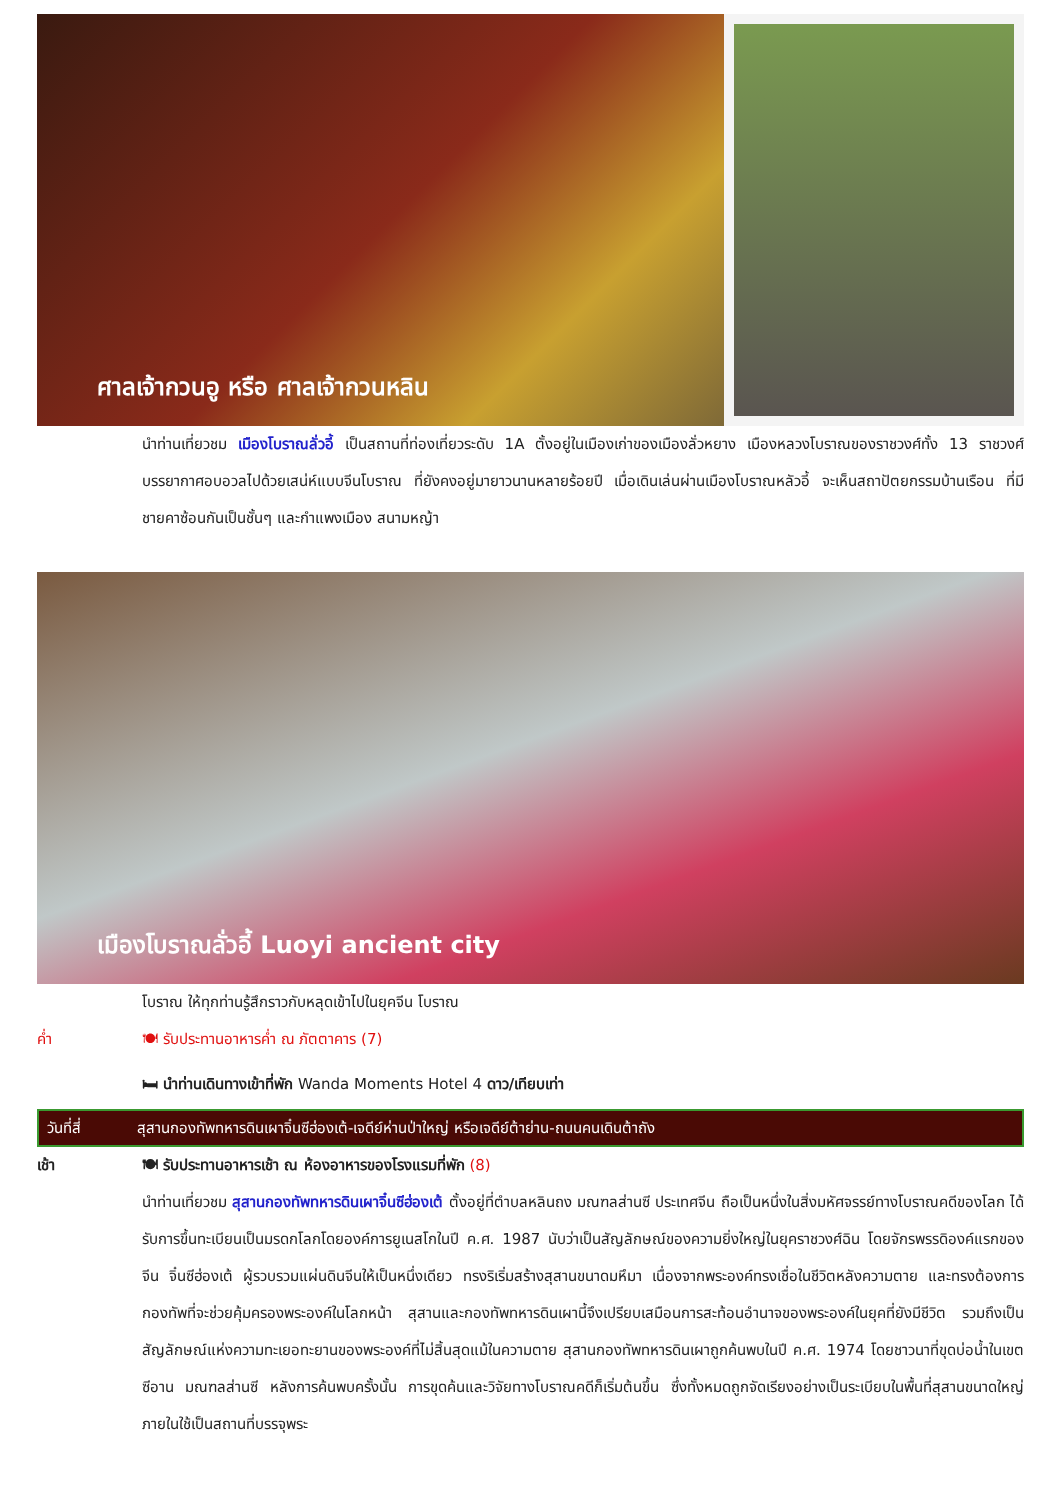ศาลเจ้ากวนอู หรือ ศาลเจ้ากวนหลิน
นำท่านเที่ยวชม เมืองโบราณลั่วอี้ เป็นสถานที่ท่องเที่ยวระดับ 1A ตั้งอยู่ในเมืองเก่าของเมืองลั่วหยาง เมืองหลวงโบราณของราชวงศ์ทั้ง 13 ราชวงศ์ บรรยากาศอบอวลไปด้วยเสน่ห์แบบจีนโบราณ ที่ยังคงอยู่มายาวนานหลายร้อยปี เมื่อเดินเล่นผ่านเมืองโบราณหลัวอี้ จะเห็นสถาปัตยกรรมบ้านเรือน ที่มีชายคาซ้อนกันเป็นชั้นๆ และกำแพงเมือง สนามหญ้า
เมืองโบราณลั่วอี้ Luoyi ancient city
โบราณ ให้ทุกท่านรู้สึกราวกับหลุดเข้าไปในยุคจีน โบราณ
ค่ำ 🍽 รับประทานอาหารค่ำ ณ ภัตตาคาร (7)
🛏 นำท่านเดินทางเข้าที่พัก Wanda Moments Hotel 4 ดาว/เทียบเท่า
วันที่สี่ สุสานกองทัพทหารดินเผาจิ๋นซีฮ่องเต้-เจดีย์ห่านป่าใหญ่ หรือเจดีย์ต้าย่าน-ถนนคนเดินต้าถัง
เช้า 🍽 รับประทานอาหารเช้า ณ ห้องอาหารของโรงแรมที่พัก (8)
นำท่านเที่ยวชม สุสานกองทัพทหารดินเผาจิ๋นซีฮ่องเต้ ตั้งอยู่ที่ตำบลหลินถง มณฑลส่านซี ประเทศจีน ถือเป็นหนึ่งในสิ่งมหัศจรรย์ทางโบราณคดีของโลก ได้รับการขึ้นทะเบียนเป็นมรดกโลกโดยองค์การยูเนสโกในปี ค.ศ. 1987 นับว่าเป็นสัญลักษณ์ของความยิ่งใหญ่ในยุคราชวงศ์ฉิน โดยจักรพรรดิองค์แรกของจีน จิ๋นซีฮ่องเต้ ผู้รวบรวมแผ่นดินจีนให้เป็นหนึ่งเดียว ทรงริเริ่มสร้างสุสานขนาดมหึมา เนื่องจากพระองค์ทรงเชื่อในชีวิตหลังความตาย และทรงต้องการกองทัพที่จะช่วยคุ้มครองพระองค์ในโลกหน้า สุสานและกองทัพทหารดินเผานี้จึงเปรียบเสมือนการสะท้อนอำนาจของพระองค์ในยุคที่ยังมีชีวิต รวมถึงเป็นสัญลักษณ์แห่งความทะเยอทะยานของพระองค์ที่ไม่สิ้นสุดแม้ในความตาย สุสานกองทัพทหารดินเผาถูกค้นพบในปี ค.ศ. 1974 โดยชาวนาที่ขุดบ่อน้ำในเขตซีอาน มณฑลส่านซี หลังการค้นพบครั้งนั้น การขุดค้นและวิจัยทางโบราณคดีก็เริ่มต้นขึ้น ซึ่งทั้งหมดถูกจัดเรียงอย่างเป็นระเบียบในพื้นที่สุสานขนาดใหญ่ ภายในใช้เป็นสถานที่บรรจุพระ